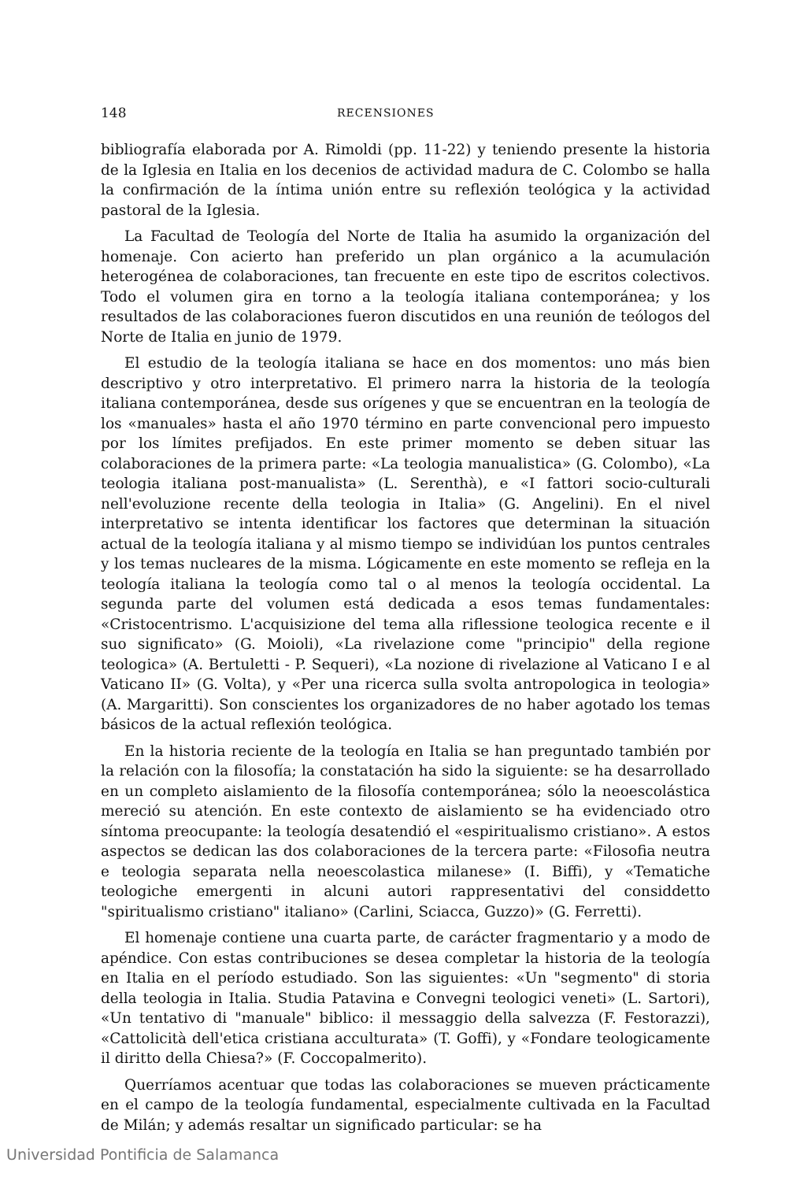148 RECENSIONES
bibliografía elaborada por A. Rimoldi (pp. 11-22) y teniendo presente la historia de la Iglesia en Italia en los decenios de actividad madura de C. Colombo se halla la confirmación de la íntima unión entre su reflexión teológica y la actividad pastoral de la Iglesia.
La Facultad de Teología del Norte de Italia ha asumido la organización del homenaje. Con acierto han preferido un plan orgánico a la acumulación heterogénea de colaboraciones, tan frecuente en este tipo de escritos colectivos. Todo el volumen gira en torno a la teología italiana contemporánea; y los resultados de las colaboraciones fueron discutidos en una reunión de teólogos del Norte de Italia en junio de 1979.
El estudio de la teología italiana se hace en dos momentos: uno más bien descriptivo y otro interpretativo. El primero narra la historia de la teología italiana contemporánea, desde sus orígenes y que se encuentran en la teología de los «manuales» hasta el año 1970 término en parte convencional pero impuesto por los límites prefijados. En este primer momento se deben situar las colaboraciones de la primera parte: «La teologia manualistica» (G. Colombo), «La teologia italiana post-manualista» (L. Serenthà), e «I fattori socio-culturali nell'evoluzione recente della teologia in Italia» (G. Angelini). En el nivel interpretativo se intenta identificar los factores que determinan la situación actual de la teología italiana y al mismo tiempo se individúan los puntos centrales y los temas nucleares de la misma. Lógicamente en este momento se refleja en la teología italiana la teología como tal o al menos la teología occidental. La segunda parte del volumen está dedicada a esos temas fundamentales: «Cristocentrismo. L'acquisizione del tema alla riflessione teologica recente e il suo significato» (G. Moioli), «La rivelazione come "principio" della regione teologica» (A. Bertuletti - P. Sequeri), «La nozione di rivelazione al Vaticano I e al Vaticano II» (G. Volta), y «Per una ricerca sulla svolta antropologica in teologia» (A. Margaritti). Son conscientes los organizadores de no haber agotado los temas básicos de la actual reflexión teológica.
En la historia reciente de la teología en Italia se han preguntado también por la relación con la filosofía; la constatación ha sido la siguiente: se ha desarrollado en un completo aislamiento de la filosofía contemporánea; sólo la neoescolástica mereció su atención. En este contexto de aislamiento se ha evidenciado otro síntoma preocupante: la teología desatendió el «espiritualismo cristiano». A estos aspectos se dedican las dos colaboraciones de la tercera parte: «Filosofia neutra e teologia separata nella neoescolastica milanese» (I. Biffi), y «Tematiche teologiche emergenti in alcuni autori rappresentativi del considdetto "spiritualismo cristiano" italiano» (Carlini, Sciacca, Guzzo)» (G. Ferretti).
El homenaje contiene una cuarta parte, de carácter fragmentario y a modo de apéndice. Con estas contribuciones se desea completar la historia de la teología en Italia en el período estudiado. Son las siguientes: «Un "segmento" di storia della teologia in Italia. Studia Patavina e Convegni teologici veneti» (L. Sartori), «Un tentativo di "manuale" biblico: il messaggio della salvezza (F. Festorazzi), «Cattolicità dell'etica cristiana acculturata» (T. Goffi), y «Fondare teologicamente il diritto della Chiesa?» (F. Coccopalmerito).
Querríamos acentuar que todas las colaboraciones se mueven prácticamente en el campo de la teología fundamental, especialmente cultivada en la Facultad de Milán; y además resaltar un significado particular: se ha
Universidad Pontificia de Salamanca